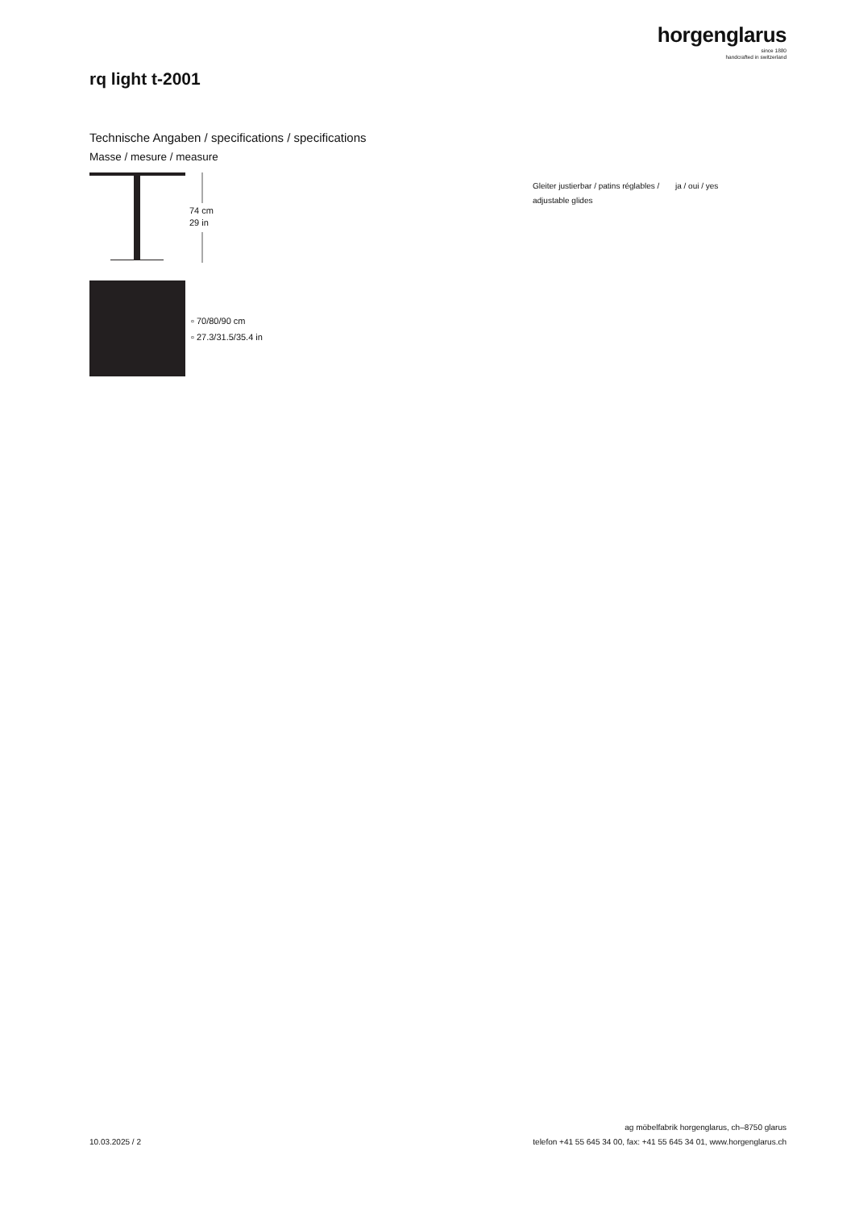horgenglarus
since 1880
handcrafted in switzerland
rq light t-2001
Technische Angaben / specifications / specifications
Masse / mesure / measure
74 cm
29 in
▫ 70/80/90 cm
▫ 27.3/31.5/35.4 in
Gleiter justierbar / patins réglables / adjustable glides
ja / oui / yes
10.03.2025 / 2
ag möbelfabrik horgenglarus, ch–8750 glarus
telefon +41 55 645 34 00, fax: +41 55 645 34 01, www.horgenglarus.ch